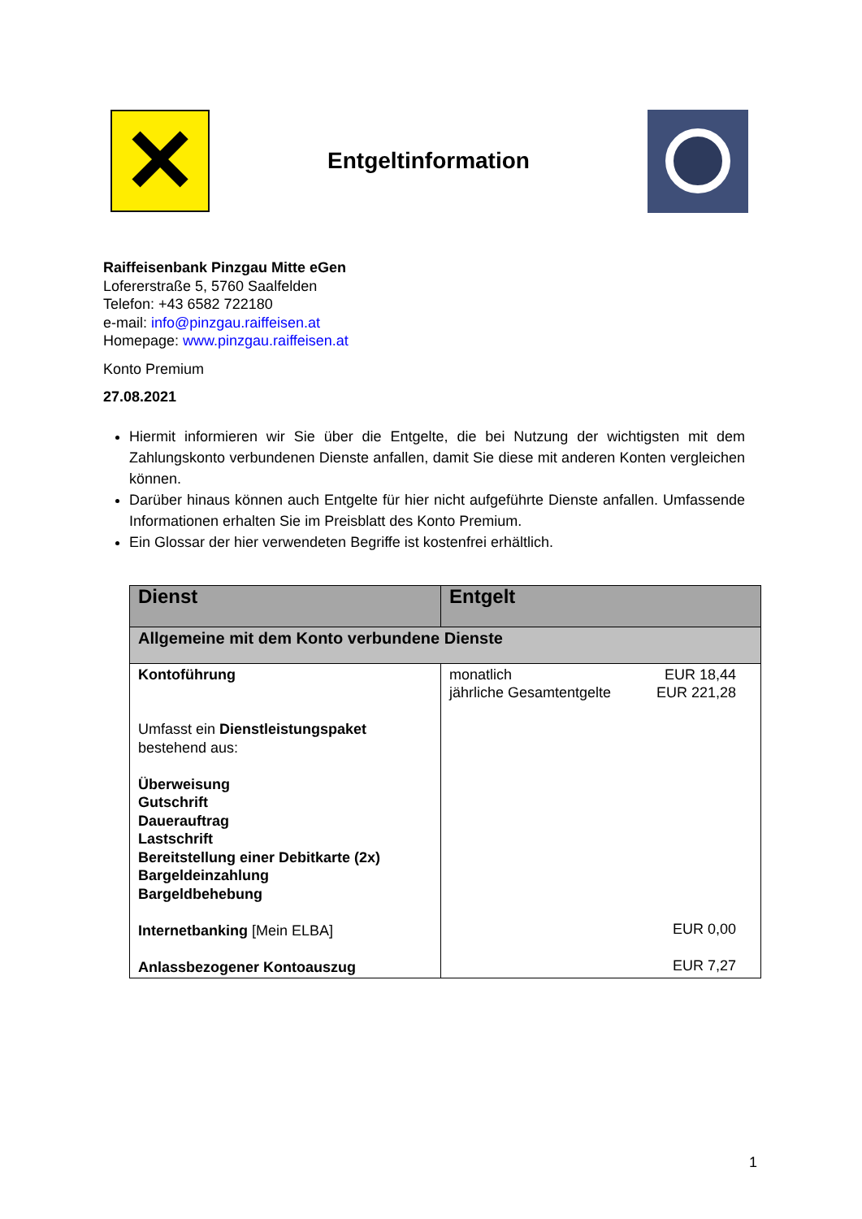✕
Entgeltinformation
Raiffeisenbank Pinzgau Mitte eGen
Lofererstraße 5, 5760 Saalfelden
Telefon: +43 6582 722180
e-mail: info@pinzgau.raiffeisen.at
Homepage: www.pinzgau.raiffeisen.at
Konto Premium
27.08.2021
Hiermit informieren wir Sie über die Entgelte, die bei Nutzung der wichtigsten mit dem Zahlungskonto verbundenen Dienste anfallen, damit Sie diese mit anderen Konten vergleichen können.
Darüber hinaus können auch Entgelte für hier nicht aufgeführte Dienste anfallen. Umfassende Informationen erhalten Sie im Preisblatt des Konto Premium.
Ein Glossar der hier verwendeten Begriffe ist kostenfrei erhältlich.
| Dienst | Entgelt |
| --- | --- |
| Allgemeine mit dem Konto verbundene Dienste | |
| Kontoführung Umfasst ein Dienstleistungspaket bestehend aus: Überweisung Gutschrift Dauerauftrag Lastschrift Bereitstellung einer Debitkarte (2x) Bargeldeinzahlung Bargeldbehebung Internetbanking [Mein ELBA] Anlassbezogener Kontoauszug | monatlich EUR 18,44 jährliche Gesamtentgelte EUR 221,28 EUR 0,00 EUR 7,27 |
1